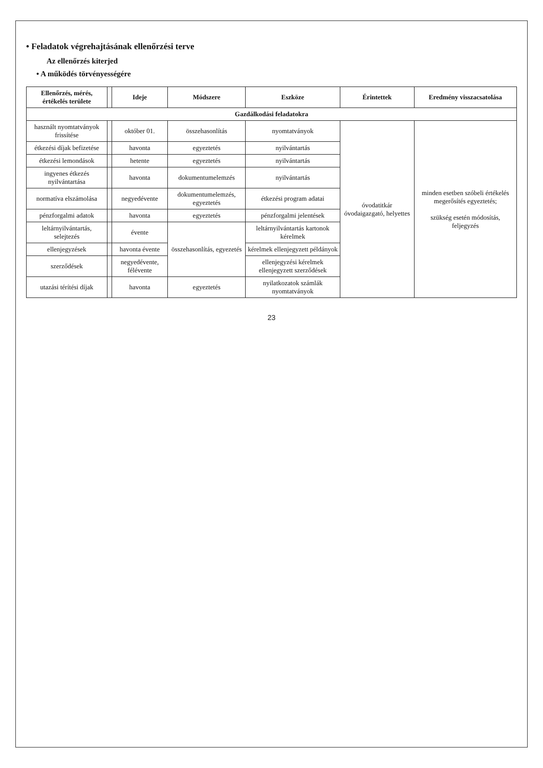• Feladatok végrehajtásának ellenőrzési terve
Az ellenőrzés kiterjed
• A működés törvényességére
| Ellenőrzés, mérés, értékelés területe | | Ideje | Módszere | Eszköze | Érintettek | Eredmény visszacsatolása |
| --- | --- | --- | --- | --- | --- | --- |
| Gazdálkodási feladatokra | | | | | | |
| használt nyomtatványok frissítése | | október 01. | összehasonlítás | nyomtatványok | óvodatitkár óvodaigazgató, helyettes | minden esetben szóbeli értékelés megerősítés egyeztetés; szükség esetén módosítás, feljegyzés |
| étkezési díjak befizetése | | havonta | egyeztetés | nyilvántartás | | |
| étkezési lemondások | | hetente | egyeztetés | nyilvántartás | | |
| ingyenes étkezés nyilvántartása | | havonta | dokumentumelemzés | nyilvántartás | | |
| normatíva elszámolása | | negyedévente | dokumentumelemzés, egyeztetés | étkezési program adatai | | |
| pénzforgalmi adatok | | havonta | egyeztetés | pénzforgalmi jelentések | | |
| leltárnyilvántartás, selejtezés | | évente | összehasonlítás, egyezetés | leltárnyilvántartás kartonok kérelmek | | |
| ellenjegyzések | | havonta évente | | kérelmek ellenjegyzett példányok | | |
| szerződések | | negyedévente, félévente | | ellenjegyzési kérelmek ellenjegyzett szerződések | | |
| utazási térítési díjak | | havonta | egyeztetés | nyilatkozatok számlák nyomtatványok | | |
23